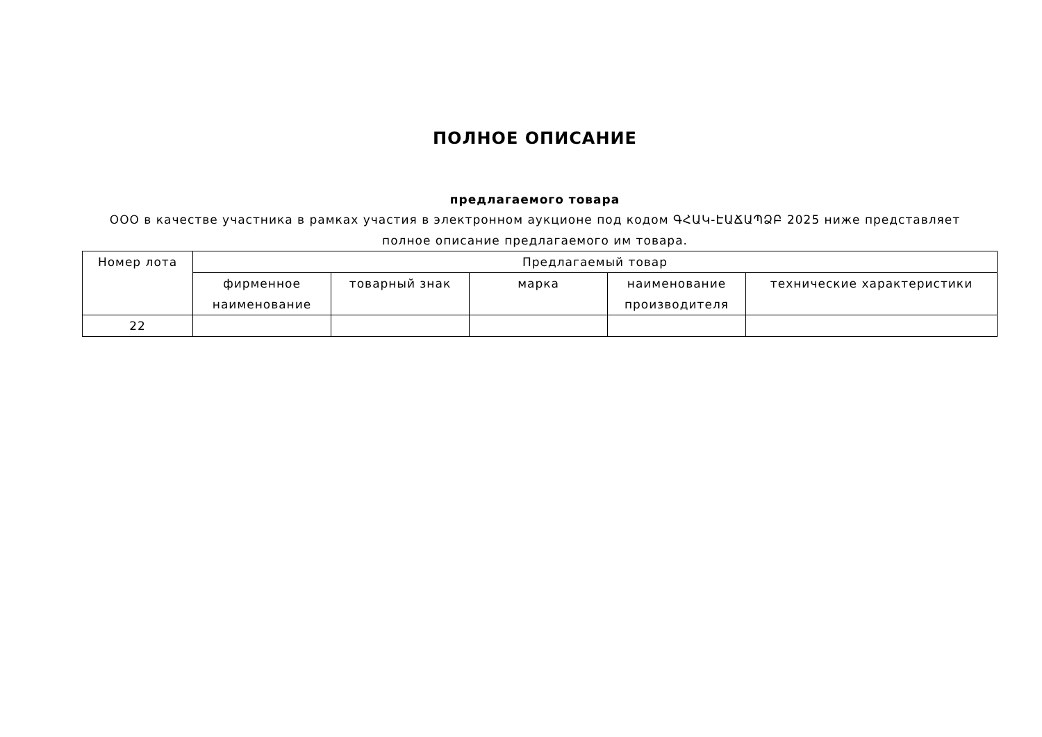ПОЛНОЕ ОПИСАНИЕ
предлагаемого товара
ООО в качестве участника в рамках участия в электронном аукционе под кодом ԳՀԱԿ-ԷԱՃԱՊՁԲ 2025 ниже представляет полное описание предлагаемого им товара.
| Номер лота | Предлагаемый товар | | | | |
| --- | --- | --- | --- | --- | --- |
| | фирменное наименование | товарный знак | марка | наименование производителя | технические характеристики |
| 22 | | | | | |